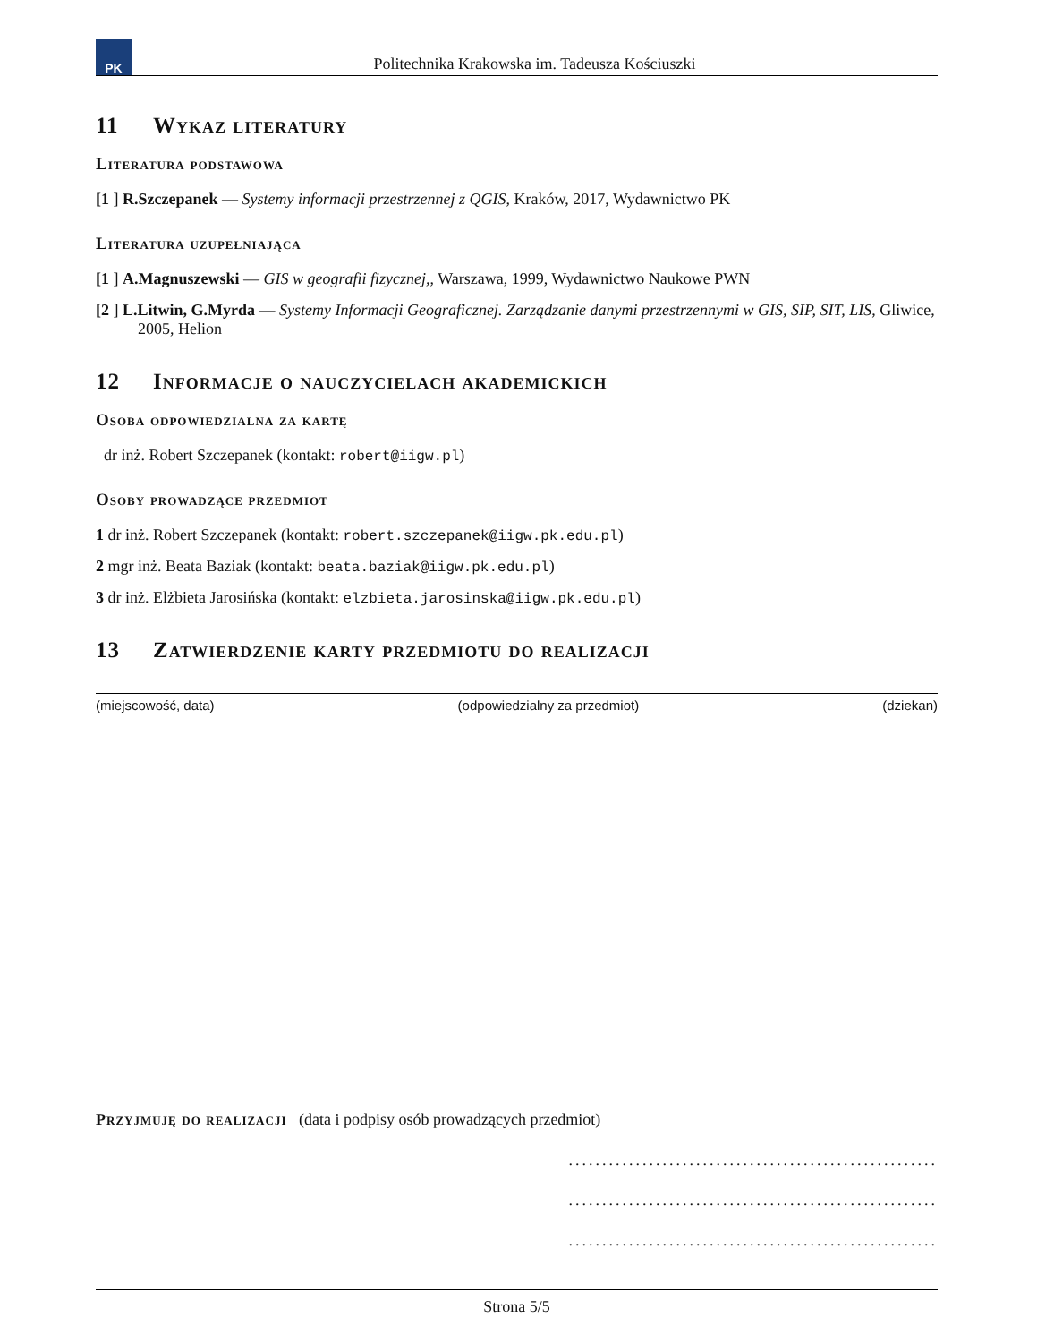PK
Politechnika Krakowska im. Tadeusza Kościuszki
11 Wykaz literatury
Literatura podstawowa
[1 ] R.Szczepanek — Systemy informacji przestrzennej z QGIS, Kraków, 2017, Wydawnictwo PK
Literatura uzupełniająca
[1 ] A.Magnuszewski — GIS w geografii fizycznej,, Warszawa, 1999, Wydawnictwo Naukowe PWN
[2 ] L.Litwin, G.Myrda — Systemy Informacji Geograficznej. Zarządzanie danymi przestrzennymi w GIS, SIP, SIT, LIS, Gliwice, 2005, Helion
12 Informacje o nauczycielach akademickich
Osoba odpowiedzialna za kartę
dr inż. Robert Szczepanek (kontakt: robert@iigw.pl)
Osoby prowadzące przedmiot
1 dr inż. Robert Szczepanek (kontakt: robert.szczepanek@iigw.pk.edu.pl)
2 mgr inż. Beata Baziak (kontakt: beata.baziak@iigw.pk.edu.pl)
3 dr inż. Elżbieta Jarosińska (kontakt: elzbieta.jarosinska@iigw.pk.edu.pl)
13 Zatwierdzenie karty przedmiotu do realizacji
(miejscowość, data) (odpowiedzialny za przedmiot) (dziekan)
Przyjmuję do realizacji (data i podpisy osób prowadzących przedmiot)
.......................................................
.......................................................
.......................................................
Strona 5/5